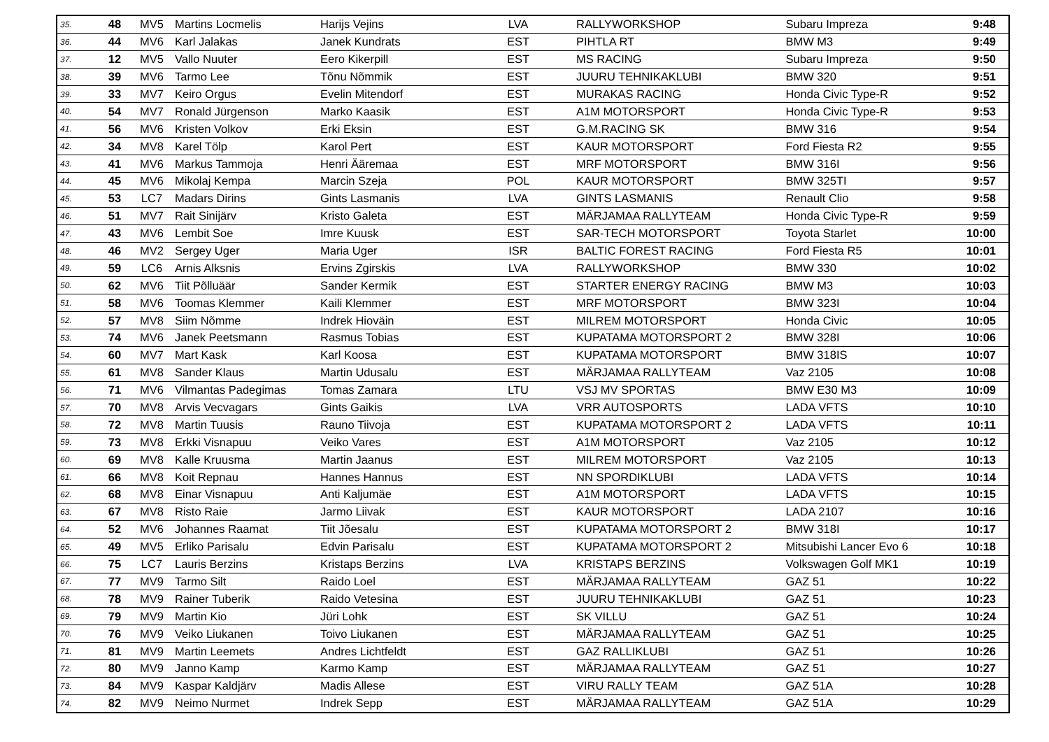| 35. | 48 | MV5 | Martins Locmelis | Harijs Vejins | LVA | RALLYWORKSHOP | Subaru Impreza | 9:48 |
| 36. | 44 | MV6 | Karl Jalakas | Janek Kundrats | EST | PIHTLA RT | BMW M3 | 9:49 |
| 37. | 12 | MV5 | Vallo Nuuter | Eero Kikerpill | EST | MS RACING | Subaru Impreza | 9:50 |
| 38. | 39 | MV6 | Tarmo Lee | Tõnu Nõmmik | EST | JUURU TEHNIKAKLUBI | BMW 320 | 9:51 |
| 39. | 33 | MV7 | Keiro Orgus | Evelin Mitendorf | EST | MURAKAS RACING | Honda Civic Type-R | 9:52 |
| 40. | 54 | MV7 | Ronald Jürgenson | Marko Kaasik | EST | A1M MOTORSPORT | Honda Civic Type-R | 9:53 |
| 41. | 56 | MV6 | Kristen Volkov | Erki Eksin | EST | G.M.RACING SK | BMW 316 | 9:54 |
| 42. | 34 | MV8 | Karel Tölp | Karol Pert | EST | KAUR MOTORSPORT | Ford Fiesta R2 | 9:55 |
| 43. | 41 | MV6 | Markus Tammoja | Henri Ääremaa | EST | MRF MOTORSPORT | BMW 316I | 9:56 |
| 44. | 45 | MV6 | Mikolaj Kempa | Marcin Szeja | POL | KAUR MOTORSPORT | BMW 325TI | 9:57 |
| 45. | 53 | LC7 | Madars Dirins | Gints Lasmanis | LVA | GINTS LASMANIS | Renault Clio | 9:58 |
| 46. | 51 | MV7 | Rait Sinijärv | Kristo Galeta | EST | MÄRJAMAA RALLYTEAM | Honda Civic Type-R | 9:59 |
| 47. | 43 | MV6 | Lembit Soe | Imre Kuusk | EST | SAR-TECH MOTORSPORT | Toyota Starlet | 10:00 |
| 48. | 46 | MV2 | Sergey Uger | Maria Uger | ISR | BALTIC FOREST RACING | Ford Fiesta R5 | 10:01 |
| 49. | 59 | LC6 | Arnis Alksnis | Ervins Zgirskis | LVA | RALLYWORKSHOP | BMW 330 | 10:02 |
| 50. | 62 | MV6 | Tiit Põlluäär | Sander Kermik | EST | STARTER ENERGY RACING | BMW M3 | 10:03 |
| 51. | 58 | MV6 | Toomas Klemmer | Kaili Klemmer | EST | MRF MOTORSPORT | BMW 323I | 10:04 |
| 52. | 57 | MV8 | Siim Nõmme | Indrek Hioväin | EST | MILREM MOTORSPORT | Honda Civic | 10:05 |
| 53. | 74 | MV6 | Janek Peetsmann | Rasmus Tobias | EST | KUPATAMA MOTORSPORT 2 | BMW 328I | 10:06 |
| 54. | 60 | MV7 | Mart Kask | Karl Koosa | EST | KUPATAMA MOTORSPORT | BMW 318IS | 10:07 |
| 55. | 61 | MV8 | Sander Klaus | Martin Udusalu | EST | MÄRJAMAA RALLYTEAM | Vaz 2105 | 10:08 |
| 56. | 71 | MV6 | Vilmantas Padegimas | Tomas Zamara | LTU | VSJ MV SPORTAS | BMW E30 M3 | 10:09 |
| 57. | 70 | MV8 | Arvis Vecvagars | Gints Gaikis | LVA | VRR AUTOSPORTS | LADA VFTS | 10:10 |
| 58. | 72 | MV8 | Martin Tuusis | Rauno Tiivoja | EST | KUPATAMA MOTORSPORT 2 | LADA VFTS | 10:11 |
| 59. | 73 | MV8 | Erkki Visnapuu | Veiko Vares | EST | A1M MOTORSPORT | Vaz 2105 | 10:12 |
| 60. | 69 | MV8 | Kalle Kruusma | Martin Jaanus | EST | MILREM MOTORSPORT | Vaz 2105 | 10:13 |
| 61. | 66 | MV8 | Koit Repnau | Hannes Hannus | EST | NN SPORDIKLUBI | LADA VFTS | 10:14 |
| 62. | 68 | MV8 | Einar Visnapuu | Anti Kaljumäe | EST | A1M MOTORSPORT | LADA VFTS | 10:15 |
| 63. | 67 | MV8 | Risto Raie | Jarmo Liivak | EST | KAUR MOTORSPORT | LADA 2107 | 10:16 |
| 64. | 52 | MV6 | Johannes Raamat | Tiit Jõesalu | EST | KUPATAMA MOTORSPORT 2 | BMW 318I | 10:17 |
| 65. | 49 | MV5 | Erliko Parisalu | Edvin Parisalu | EST | KUPATAMA MOTORSPORT 2 | Mitsubishi Lancer Evo 6 | 10:18 |
| 66. | 75 | LC7 | Lauris Berzins | Kristaps Berzins | LVA | KRISTAPS BERZINS | Volkswagen Golf MK1 | 10:19 |
| 67. | 77 | MV9 | Tarmo Silt | Raido Loel | EST | MÄRJAMAA RALLYTEAM | GAZ 51 | 10:22 |
| 68. | 78 | MV9 | Rainer Tuberik | Raido Vetesina | EST | JUURU TEHNIKAKLUBI | GAZ 51 | 10:23 |
| 69. | 79 | MV9 | Martin Kio | Jüri Lohk | EST | SK VILLU | GAZ 51 | 10:24 |
| 70. | 76 | MV9 | Veiko Liukanen | Toivo Liukanen | EST | MÄRJAMAA RALLYTEAM | GAZ 51 | 10:25 |
| 71. | 81 | MV9 | Martin Leemets | Andres Lichtfeldt | EST | GAZ RALLIKLUBI | GAZ 51 | 10:26 |
| 72. | 80 | MV9 | Janno Kamp | Karmo Kamp | EST | MÄRJAMAA RALLYTEAM | GAZ 51 | 10:27 |
| 73. | 84 | MV9 | Kaspar Kaldjärv | Madis Allese | EST | VIRU RALLY TEAM | GAZ 51A | 10:28 |
| 74. | 82 | MV9 | Neimo Nurmet | Indrek Sepp | EST | MÄRJAMAA RALLYTEAM | GAZ 51A | 10:29 |